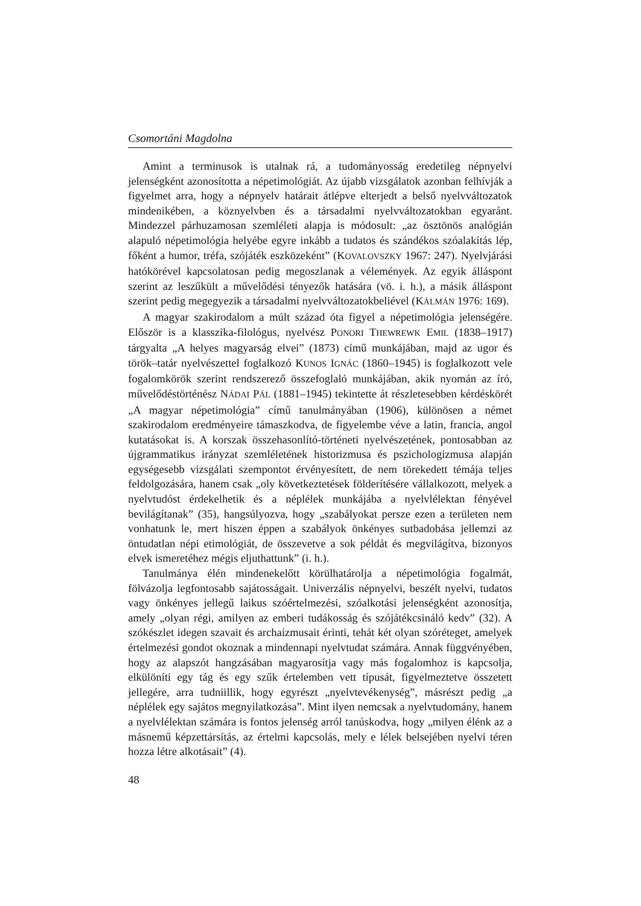Csomortáni Magdolna
Amint a terminusok is utalnak rá, a tudományosság eredetileg népnyelvi jelenségként azonosította a népetimológiát. Az újabb vizsgálatok azonban felhívják a figyelmet arra, hogy a népnyelv határait átlépve elterjedt a belső nyelvváltozatok mindenikében, a köznyelvben és a társadalmi nyelvváltozatokban egyaránt. Mindezzel párhuzamosan szemléleti alapja is módosult: „az ösztönös analógián alapuló népetimológia helyébe egyre inkább a tudatos és szándékos szóalakítás lép, főként a humor, tréfa, szójáték eszközeként” (KOVALOVSZKY 1967: 247). Nyelvjárási hatókörével kapcsolatosan pedig megoszlanak a vélemények. Az egyik álláspont szerint az leszűkült a művelődési tényezők hatására (vö. i. h.), a másik álláspont szerint pedig megegyezik a társadalmi nyelvváltozatokbeliével (KÁLMÁN 1976: 169).
A magyar szakirodalom a múlt század óta figyel a népetimológia jelenségére. Először is a klasszika-filológus, nyelvész PONORI THEWREWK EMIL (1838–1917) tárgyalta „A helyes magyarság elvei” (1873) című munkájában, majd az ugor és török–tatár nyelvészettel foglalkozó KUNOS IGNÁC (1860–1945) is foglalkozott vele fogalomkörök szerint rendszerező összefoglaló munkájában, akik nyomán az író, művelődéstörténész NÁDAI PÁL (1881–1945) tekintette át részletesebben kérdéskörét „A magyar népetimológia” című tanulmányában (1906), különösen a német szakirodalom eredményeire támaszkodva, de figyelembe véve a latin, francia, angol kutatásokat is. A korszak összehasonlító-történeti nyelvészetének, pontosabban az újgrammatikus irányzat szemléletének historizmusa és pszichologizmusa alapján egységesebb vizsgálati szempontot érvényesített, de nem törekedett témája teljes feldolgozására, hanem csak „oly következtetések földerítésére vállalkozott, melyek a nyelvtudóst érdekelhetik és a néplélek munkájába a nyelvlélektan fényével bevilágítanak” (35), hangsúlyozva, hogy „szabályokat persze ezen a területen nem vonhatunk le, mert hiszen éppen a szabályok önkényes sutbadobása jellemzi az öntudatlan népi etimológiát, de összevetve a sok példát és megvilágítva, bizonyos elvek ismeretéhez mégis eljuthattunk” (i. h.).
Tanulmánya élén mindenekelőtt körülhatárolja a népetimológia fogalmát, fölvázolja legfontosabb sajátosságait. Univerzális népnyelvi, beszélt nyelvi, tudatos vagy önkényes jellegű laikus szóértelmezési, szóalkotási jelenségként azonosítja, amely „olyan régi, amilyen az emberi tudákosság és szójátékcsináló kedv” (32). A szókészlet idegen szavait és archaizmusait érinti, tehát két olyan szóréteget, amelyek értelmezési gondot okoznak a mindennapi nyelvtudat számára. Annak függvényében, hogy az alapszót hangzásában magyarosítja vagy más fogalomhoz is kapcsolja, elkülöníti egy tág és egy szűk értelemben vett típusát, figyelmeztetve összetett jellegére, arra tudniillik, hogy egyrészt „nyelvtevékenység”, másrészt pedig „a néplélek egy sajátos megnyilatkozása”. Mint ilyen nemcsak a nyelvtudomány, hanem a nyelvlélektan számára is fontos jelenség arról tanúskodva, hogy „milyen élénk az a másnemű képzettársítás, az értelmi kapcsolás, mely e lélek belsejében nyelvi téren hozza létre alkotásait” (4).
48